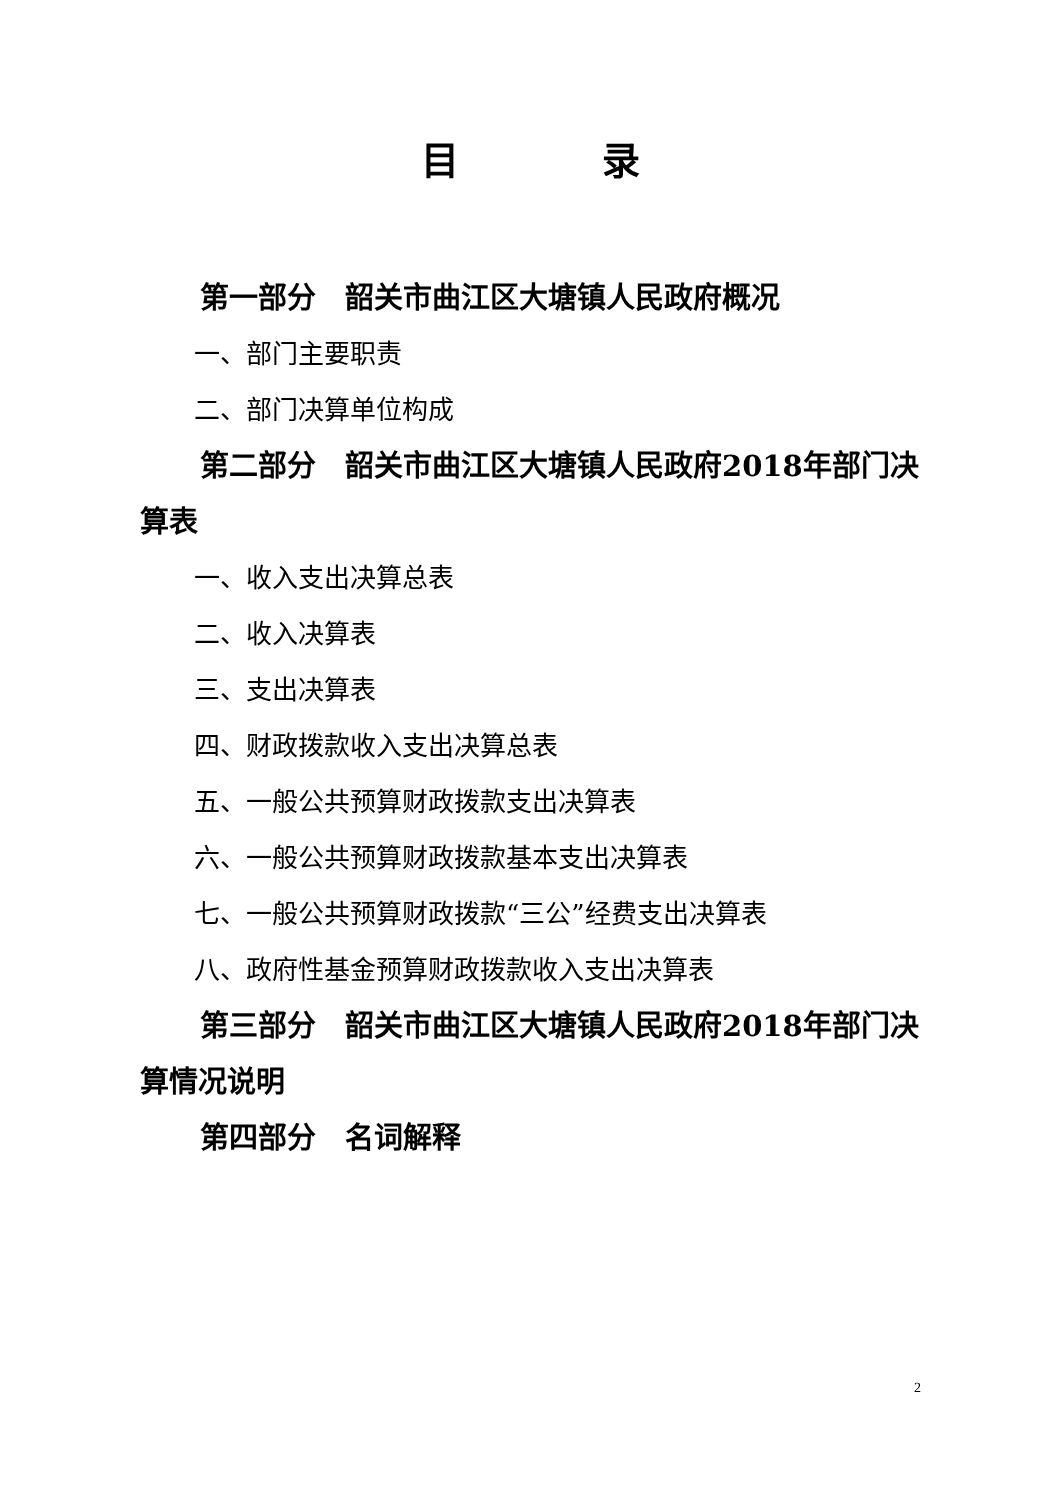目 录
第一部分　韶关市曲江区大塘镇人民政府概况
一、部门主要职责
二、部门决算单位构成
第二部分　韶关市曲江区大塘镇人民政府2018年部门决算表
一、收入支出决算总表
二、收入决算表
三、支出决算表
四、财政拨款收入支出决算总表
五、一般公共预算财政拨款支出决算表
六、一般公共预算财政拨款基本支出决算表
七、一般公共预算财政拨款“三公”经费支出决算表
八、政府性基金预算财政拨款收入支出决算表
第三部分　韶关市曲江区大塘镇人民政府2018年部门决算情况说明
第四部分　名词解释
2